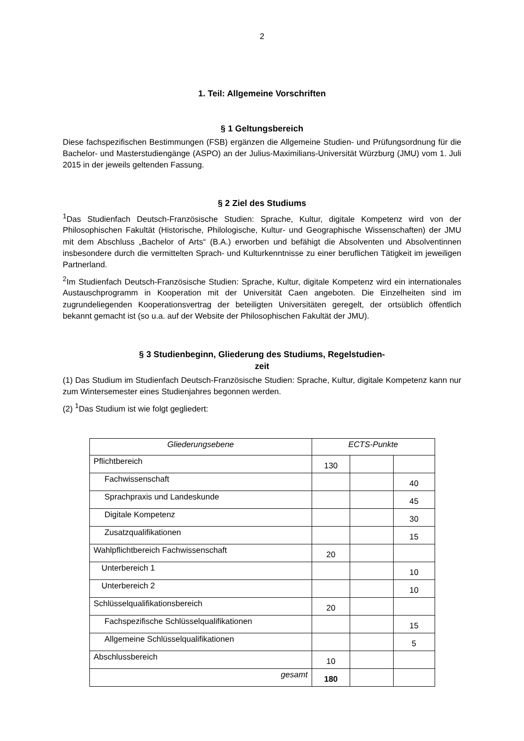2
1. Teil: Allgemeine Vorschriften
§ 1 Geltungsbereich
Diese fachspezifischen Bestimmungen (FSB) ergänzen die Allgemeine Studien- und Prüfungsordnung für die Bachelor- und Masterstudiengänge (ASPO) an der Julius-Maximilians-Universität Würzburg (JMU) vom 1. Juli 2015 in der jeweils geltenden Fassung.
§ 2 Ziel des Studiums
<sup>1</sup> Das Studienfach Deutsch-Französische Studien: Sprache, Kultur, digitale Kompetenz wird von der Philosophischen Fakultät (Historische, Philologische, Kultur- und Geographische Wissenschaften) der JMU mit dem Abschluss „Bachelor of Arts“ (B.A.) erworben und befähigt die Absolventen und Absolventinnen insbesondere durch die vermittelten Sprach- und Kulturkenntnisse zu einer beruflichen Tätigkeit im jeweiligen Partnerland.
<sup>2</sup> Im Studienfach Deutsch-Französische Studien: Sprache, Kultur, digitale Kompetenz wird ein internationales Austauschprogramm in Kooperation mit der Universität Caen angeboten. Die Einzelheiten sind im zugrundeliegenden Kooperationsvertrag der beteiligten Universitäten geregelt, der ortsüblich öffentlich bekannt gemacht ist (so u.a. auf der Website der Philosophischen Fakultät der JMU).
§ 3 Studienbeginn, Gliederung des Studiums, Regelstudien-
zeit
(1) Das Studium im Studienfach Deutsch-Französische Studien: Sprache, Kultur, digitale Kompetenz kann nur zum Wintersemester eines Studienjahres begonnen werden.
(2) <sup>1</sup>Das Studium ist wie folgt gegliedert:
| Gliederungsebene | ECTS-Punkte | | |
| --- | --- | --- | --- |
| Pflichtbereich | 130 | | |
| Fachwissenschaft | | | 40 |
| Sprachpraxis und Landeskunde | | | 45 |
| Digitale Kompetenz | | | 30 |
| Zusatzqualifikationen | | | 15 |
| Wahlpflichtbereich Fachwissenschaft | 20 | | |
| Unterbereich 1 | | | 10 |
| Unterbereich 2 | | | 10 |
| Schlüsselqualifikationsbereich | 20 | | |
| Fachspezifische Schlüsselqualifikationen | | | 15 |
| Allgemeine Schlüsselqualifikationen | | | 5 |
| Abschlussbereich | 10 | | |
| gesamt | 180 | | |